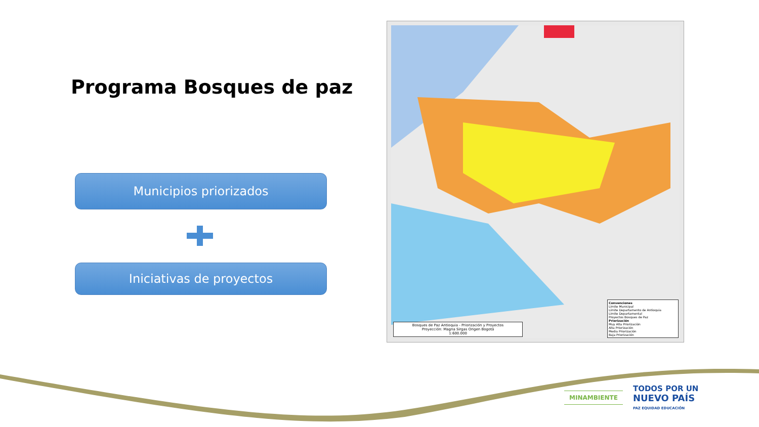Programa Bosques de paz
Municipios priorizados
Iniciativas de proyectos
Bosques de Paz Antioquia - Priorización y Proyectos
Proyección: Magna Sirgas Origen Bogotá
1:600.000
Convenciones
Límite Municipal
Límite Departamento de Antioquia
Límite Departamental
Proyectos Bosques de Paz
Priorización
Muy Alta Priorización
Alta Priorización
Media Priorización
Baja Priorización
MINAMBIENTE
TODOS POR UN
NUEVO PAÍS
PAZ EQUIDAD EDUCACIÓN